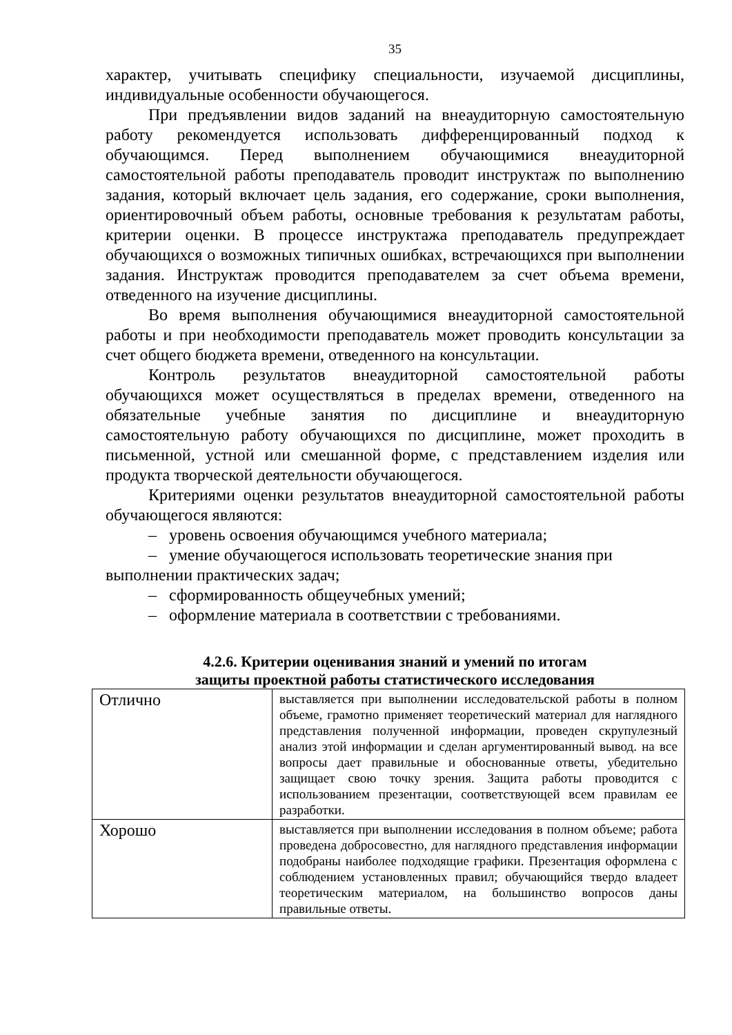35
характер, учитывать специфику специальности, изучаемой дисциплины, индивидуальные особенности обучающегося.
При предъявлении видов заданий на внеаудиторную самостоятельную работу рекомендуется использовать дифференцированный подход к обучающимся. Перед выполнением обучающимися внеаудиторной самостоятельной работы преподаватель проводит инструктаж по выполнению задания, который включает цель задания, его содержание, сроки выполнения, ориентировочный объем работы, основные требования к результатам работы, критерии оценки. В процессе инструктажа преподаватель предупреждает обучающихся о возможных типичных ошибках, встречающихся при выполнении задания. Инструктаж проводится преподавателем за счет объема времени, отведенного на изучение дисциплины.
Во время выполнения обучающимися внеаудиторной самостоятельной работы и при необходимости преподаватель может проводить консультации за счет общего бюджета времени, отведенного на консультации.
Контроль результатов внеаудиторной самостоятельной работы обучающихся может осуществляться в пределах времени, отведенного на обязательные учебные занятия по дисциплине и внеаудиторную самостоятельную работу обучающихся по дисциплине, может проходить в письменной, устной или смешанной форме, с представлением изделия или продукта творческой деятельности обучающегося.
Критериями оценки результатов внеаудиторной самостоятельной работы обучающегося являются:
– уровень освоения обучающимся учебного материала;
– умение обучающегося использовать теоретические знания при
выполнении практических задач;
– сформированность общеучебных умений;
– оформление материала в соответствии с требованиями.
4.2.6. Критерии оценивания знаний и умений по итогам
защиты проектной работы статистического исследования
| Отлично | выставляется при выполнении исследовательской работы в полном объеме, грамотно применяет теоретический материал для наглядного представления полученной информации, проведен скрупулезный анализ этой информации и сделан аргументированный вывод. на все вопросы дает правильные и обоснованные ответы, убедительно защищает свою точку зрения. Защита работы проводится с использованием презентации, соответствующей всем правилам ее разработки. |
| Хорошо | выставляется при выполнении исследования в полном объеме; работа проведена добросовестно, для наглядного представления информации подобраны наиболее подходящие графики. Презентация оформлена с соблюдением установленных правил; обучающийся твердо владеет теоретическим материалом, на большинство вопросов даны правильные ответы. |